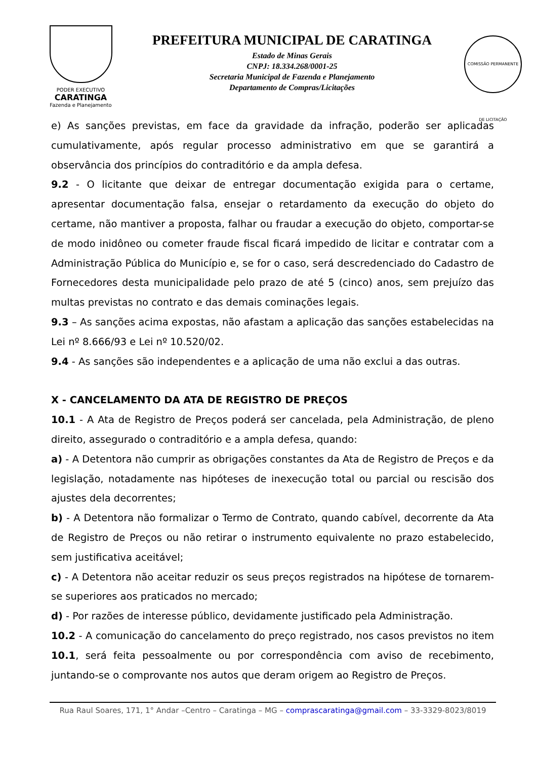PODER EXECUTIVO
CARATINGA
Fazenda e Planejamento
PREFEITURA MUNICIPAL DE CARATINGA
Estado de Minas Gerais
CNPJ: 18.334.268/0001-25
Secretaria Municipal de Fazenda e Planejamento
Departamento de Compras/Licitações
COMISSÃO PERMANENTE DE LICITAÇÃO
e) As sanções previstas, em face da gravidade da infração, poderão ser aplicadas cumulativamente, após regular processo administrativo em que se garantirá a observância dos princípios do contraditório e da ampla defesa.
9.2 - O licitante que deixar de entregar documentação exigida para o certame, apresentar documentação falsa, ensejar o retardamento da execução do objeto do certame, não mantiver a proposta, falhar ou fraudar a execução do objeto, comportar-se de modo inidôneo ou cometer fraude fiscal ficará impedido de licitar e contratar com a Administração Pública do Município e, se for o caso, será descredenciado do Cadastro de Fornecedores desta municipalidade pelo prazo de até 5 (cinco) anos, sem prejuízo das multas previstas no contrato e das demais cominações legais.
9.3 – As sanções acima expostas, não afastam a aplicação das sanções estabelecidas na Lei nº 8.666/93 e Lei nº 10.520/02.
9.4 - As sanções são independentes e a aplicação de uma não exclui a das outras.
X - CANCELAMENTO DA ATA DE REGISTRO DE PREÇOS
10.1 - A Ata de Registro de Preços poderá ser cancelada, pela Administração, de pleno direito, assegurado o contraditório e a ampla defesa, quando:
a) - A Detentora não cumprir as obrigações constantes da Ata de Registro de Preços e da legislação, notadamente nas hipóteses de inexecução total ou parcial ou rescisão dos ajustes dela decorrentes;
b) - A Detentora não formalizar o Termo de Contrato, quando cabível, decorrente da Ata de Registro de Preços ou não retirar o instrumento equivalente no prazo estabelecido, sem justificativa aceitável;
c) - A Detentora não aceitar reduzir os seus preços registrados na hipótese de tornarem-se superiores aos praticados no mercado;
d) - Por razões de interesse público, devidamente justificado pela Administração.
10.2 - A comunicação do cancelamento do preço registrado, nos casos previstos no item 10.1, será feita pessoalmente ou por correspondência com aviso de recebimento, juntando-se o comprovante nos autos que deram origem ao Registro de Preços.
Rua Raul Soares, 171, 1° Andar –Centro – Caratinga – MG – comprascaratinga@gmail.com – 33-3329-8023/8019